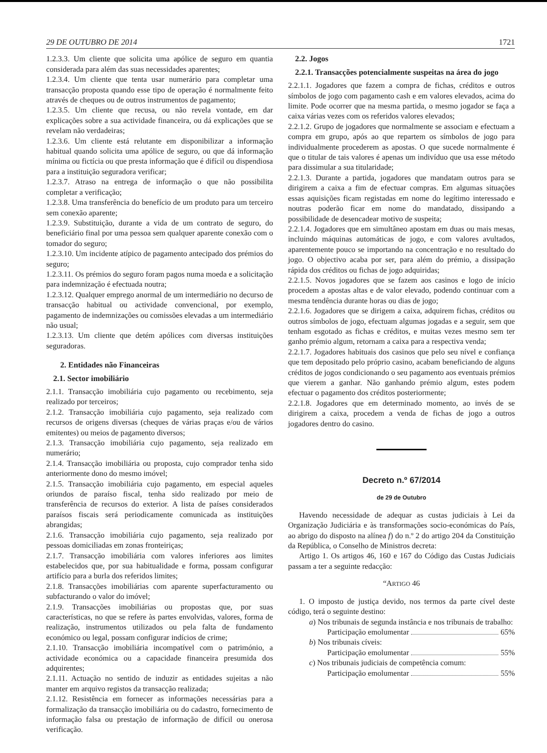29 DE OUTUBRO DE 2014 1721
1.2.3.3. Um cliente que solicita uma apólice de seguro em quantia considerada para além das suas necessidades aparentes;
1.2.3.4. Um cliente que tenta usar numerário para completar uma transacção proposta quando esse tipo de operação é normalmente feito através de cheques ou de outros instrumentos de pagamento;
1.2.3.5. Um cliente que recusa, ou não revela vontade, em dar explicações sobre a sua actividade financeira, ou dá explicações que se revelam não verdadeiras;
1.2.3.6. Um cliente está relutante em disponibilizar a informação habitual quando solicita uma apólice de seguro, ou que dá informação mínima ou fictícia ou que presta informação que é difícil ou dispendiosa para a instituição seguradora verificar;
1.2.3.7. Atraso na entrega de informação o que não possibilita completar a verificação;
1.2.3.8. Uma transferência do benefício de um produto para um terceiro sem conexão aparente;
1.2.3.9. Substituição, durante a vida de um contrato de seguro, do beneficiário final por uma pessoa sem qualquer aparente conexão com o tomador do seguro;
1.2.3.10. Um incidente atípico de pagamento antecipado dos prémios do seguro;
1.2.3.11. Os prémios do seguro foram pagos numa moeda e a solicitação para indemnização é efectuada noutra;
1.2.3.12. Qualquer emprego anormal de um intermediário no decurso de transacção habitual ou actividade convencional, por exemplo, pagamento de indemnizações ou comissões elevadas a um intermediário não usual;
1.2.3.13. Um cliente que detém apólices com diversas instituições seguradoras.
2. Entidades não Financeiras
2.1. Sector imobiliário
2.1.1. Transacção imobiliária cujo pagamento ou recebimento, seja realizado por terceiros;
2.1.2. Transacção imobiliária cujo pagamento, seja realizado com recursos de origens diversas (cheques de várias praças e/ou de vários emitentes) ou meios de pagamento diversos;
2.1.3. Transacção imobiliária cujo pagamento, seja realizado em numerário;
2.1.4. Transacção imobiliária ou proposta, cujo comprador tenha sido anteriormente dono do mesmo imóvel;
2.1.5. Transacção imobiliária cujo pagamento, em especial aqueles oriundos de paraíso fiscal, tenha sido realizado por meio de transferência de recursos do exterior. A lista de países considerados paraísos fiscais será periodicamente comunicada as instituições abrangidas;
2.1.6. Transacção imobiliária cujo pagamento, seja realizado por pessoas domiciliadas em zonas fronteiriças;
2.1.7. Transacção imobiliária com valores inferiores aos limites estabelecidos que, por sua habitualidade e forma, possam configurar artifício para a burla dos referidos limites;
2.1.8. Transacções imobiliárias com aparente superfacturamento ou subfacturando o valor do imóvel;
2.1.9. Transacções imobiliárias ou propostas que, por suas características, no que se refere às partes envolvidas, valores, forma de realização, instrumentos utilizados ou pela falta de fundamento económico ou legal, possam configurar indícios de crime;
2.1.10. Transacção imobiliária incompatível com o património, a actividade económica ou a capacidade financeira presumida dos adquirentes;
2.1.11. Actuação no sentido de induzir as entidades sujeitas a não manter em arquivo registos da transacção realizada;
2.1.12. Resistência em fornecer as informações necessárias para a formalização da transacção imobiliária ou do cadastro, fornecimento de informação falsa ou prestação de informação de difícil ou onerosa verificação.
2.2. Jogos
2.2.1. Transacções potencialmente suspeitas na área do jogo
2.2.1.1. Jogadores que fazem a compra de fichas, créditos e outros símbolos de jogo com pagamento cash e em valores elevados, acima do limite. Pode ocorrer que na mesma partida, o mesmo jogador se faça a caixa várias vezes com os referidos valores elevados;
2.2.1.2. Grupo de jogadores que normalmente se associam e efectuam a compra em grupo, após ao que repartem os símbolos de jogo para individualmente procederem as apostas. O que sucede normalmente é que o titular de tais valores é apenas um indivíduo que usa esse método para dissimular a sua titularidade;
2.2.1.3. Durante a partida, jogadores que mandatam outros para se dirigirem a caixa a fim de efectuar compras. Em algumas situações essas aquisições ficam registadas em nome do legítimo interessado e noutras poderão ficar em nome do mandatado, dissipando a possibilidade de desencadear motivo de suspeita;
2.2.1.4. Jogadores que em simultâneo apostam em duas ou mais mesas, incluindo máquinas automáticas de jogo, e com valores avultados, aparentemente pouco se importando na concentração e no resultado do jogo. O objectivo acaba por ser, para além do prémio, a dissipação rápida dos créditos ou fichas de jogo adquiridas;
2.2.1.5. Novos jogadores que se fazem aos casinos e logo de início procedem a apostas altas e de valor elevado, podendo continuar com a mesma tendência durante horas ou dias de jogo;
2.2.1.6. Jogadores que se dirigem a caixa, adquirem fichas, créditos ou outros símbolos de jogo, efectuam algumas jogadas e a seguir, sem que tenham esgotado as fichas e créditos, e muitas vezes mesmo sem ter ganho prémio algum, retornam a caixa para a respectiva venda;
2.2.1.7. Jogadores habituais dos casinos que pelo seu nível e confiança que tem depositado pelo próprio casino, acabam beneficiando de alguns créditos de jogos condicionando o seu pagamento aos eventuais prémios que vierem a ganhar. Não ganhando prémio algum, estes podem efectuar o pagamento dos créditos posteriormente;
2.2.1.8. Jogadores que em determinado momento, ao invés de se dirigirem a caixa, procedem a venda de fichas de jogo a outros jogadores dentro do casino.
Decreto n.º 67/2014
de 29 de Outubro
Havendo necessidade de adequar as custas judiciais à Lei da Organização Judiciária e às transformações socio-económicas do País, ao abrigo do disposto na alínea f) do n.º 2 do artigo 204 da Constituição da República, o Conselho de Ministros decreta:
Artigo 1. Os artigos 46, 160 e 167 do Código das Custas Judiciais passam a ter a seguinte redacção:
“ARTIGO 46
1. O imposto de justiça devido, nos termos da parte cível deste código, terá o seguinte destino:
a) Nos tribunais de segunda instância e nos tribunais de trabalho:
Participação emolumentar 65%
b) Nos tribunais cíveis:
Participação emolumentar 55%
c) Nos tribunais judiciais de competência comum:
Participação emolumentar 55%